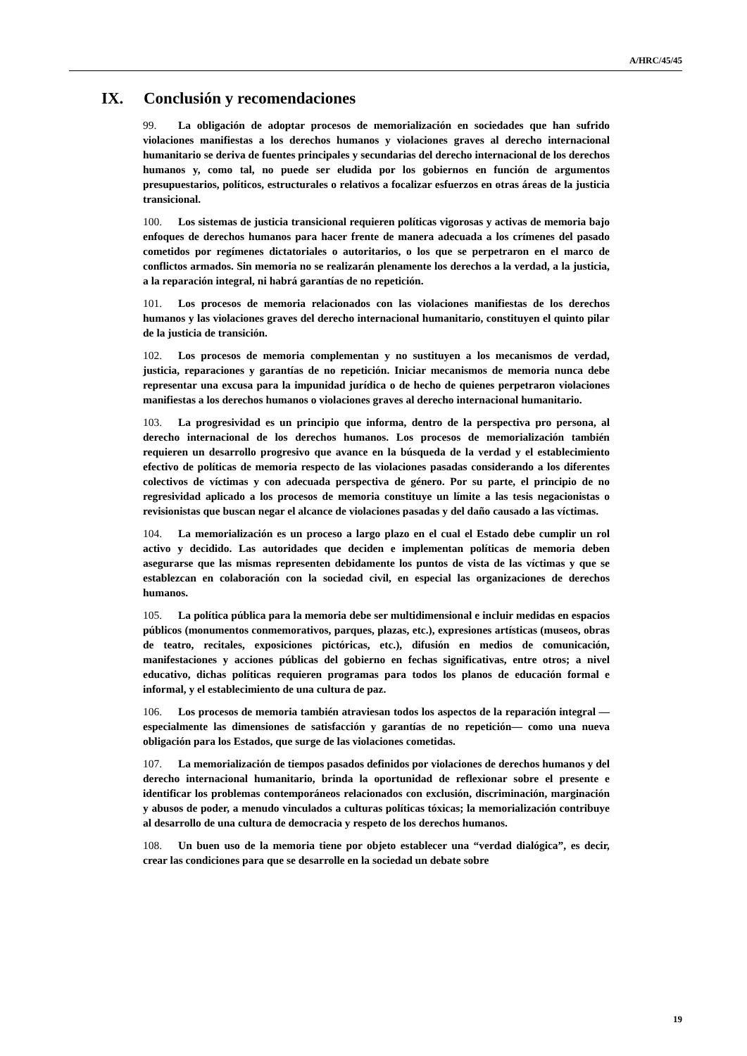A/HRC/45/45
IX. Conclusión y recomendaciones
99. La obligación de adoptar procesos de memorialización en sociedades que han sufrido violaciones manifiestas a los derechos humanos y violaciones graves al derecho internacional humanitario se deriva de fuentes principales y secundarias del derecho internacional de los derechos humanos y, como tal, no puede ser eludida por los gobiernos en función de argumentos presupuestarios, políticos, estructurales o relativos a focalizar esfuerzos en otras áreas de la justicia transicional.
100. Los sistemas de justicia transicional requieren políticas vigorosas y activas de memoria bajo enfoques de derechos humanos para hacer frente de manera adecuada a los crímenes del pasado cometidos por regímenes dictatoriales o autoritarios, o los que se perpetraron en el marco de conflictos armados. Sin memoria no se realizarán plenamente los derechos a la verdad, a la justicia, a la reparación integral, ni habrá garantías de no repetición.
101. Los procesos de memoria relacionados con las violaciones manifiestas de los derechos humanos y las violaciones graves del derecho internacional humanitario, constituyen el quinto pilar de la justicia de transición.
102. Los procesos de memoria complementan y no sustituyen a los mecanismos de verdad, justicia, reparaciones y garantías de no repetición. Iniciar mecanismos de memoria nunca debe representar una excusa para la impunidad jurídica o de hecho de quienes perpetraron violaciones manifiestas a los derechos humanos o violaciones graves al derecho internacional humanitario.
103. La progresividad es un principio que informa, dentro de la perspectiva pro persona, al derecho internacional de los derechos humanos. Los procesos de memorialización también requieren un desarrollo progresivo que avance en la búsqueda de la verdad y el establecimiento efectivo de políticas de memoria respecto de las violaciones pasadas considerando a los diferentes colectivos de víctimas y con adecuada perspectiva de género. Por su parte, el principio de no regresividad aplicado a los procesos de memoria constituye un límite a las tesis negacionistas o revisionistas que buscan negar el alcance de violaciones pasadas y del daño causado a las víctimas.
104. La memorialización es un proceso a largo plazo en el cual el Estado debe cumplir un rol activo y decidido. Las autoridades que deciden e implementan políticas de memoria deben asegurarse que las mismas representen debidamente los puntos de vista de las víctimas y que se establezcan en colaboración con la sociedad civil, en especial las organizaciones de derechos humanos.
105. La política pública para la memoria debe ser multidimensional e incluir medidas en espacios públicos (monumentos conmemorativos, parques, plazas, etc.), expresiones artísticas (museos, obras de teatro, recitales, exposiciones pictóricas, etc.), difusión en medios de comunicación, manifestaciones y acciones públicas del gobierno en fechas significativas, entre otros; a nivel educativo, dichas políticas requieren programas para todos los planos de educación formal e informal, y el establecimiento de una cultura de paz.
106. Los procesos de memoria también atraviesan todos los aspectos de la reparación integral —especialmente las dimensiones de satisfacción y garantías de no repetición— como una nueva obligación para los Estados, que surge de las violaciones cometidas.
107. La memorialización de tiempos pasados definidos por violaciones de derechos humanos y del derecho internacional humanitario, brinda la oportunidad de reflexionar sobre el presente e identificar los problemas contemporáneos relacionados con exclusión, discriminación, marginación y abusos de poder, a menudo vinculados a culturas políticas tóxicas; la memorialización contribuye al desarrollo de una cultura de democracia y respeto de los derechos humanos.
108. Un buen uso de la memoria tiene por objeto establecer una “verdad dialógica”, es decir, crear las condiciones para que se desarrolle en la sociedad un debate sobre
19